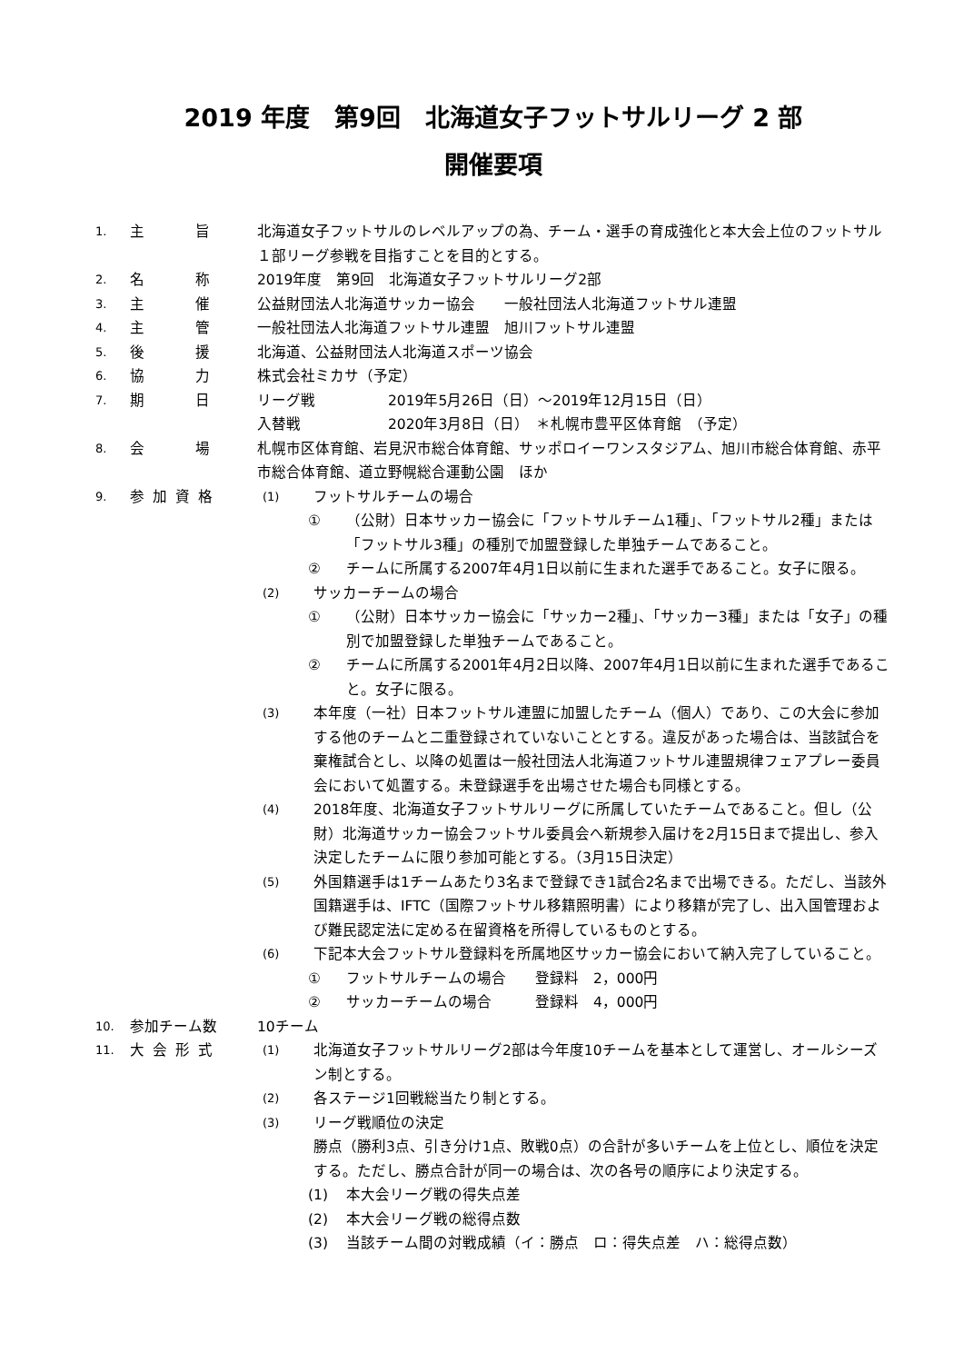2019 年度　第9回　北海道女子フットサルリーグ 2 部
開催要項
1.
主　　　旨 北海道女子フットサルのレベルアップの為、チーム・選手の育成強化と本大会上位のフットサル１部リーグ参戦を目指すことを目的とする。
2.
名　　　称 2019年度　第9回　北海道女子フットサルリーグ2部
3.
主　　　催 公益財団法人北海道サッカー協会　　一般社団法人北海道フットサル連盟
4.
主　　　管 一般社団法人北海道フットサル連盟　旭川フットサル連盟
5.
後　　　援 北海道、公益財団法人北海道スポーツ協会
6.
協　　　力 株式会社ミカサ（予定）
7.
期　　　日 リーグ戦　　　　　2019年5月26日（日）～2019年12月15日（日）
入替戦　　　　　　2020年3月8日（日）　＊札幌市豊平区体育館　（予定）
8.
会　　　場 札幌市区体育館、岩見沢市総合体育館、サッポロイーワンスタジアム、旭川市総合体育館、赤平市総合体育館、道立野幌総合運動公園　ほか
9.
参 加 資 格
(1)
フットサルチームの場合
① （公財）日本サッカー協会に「フットサルチーム1種」、「フットサル2種」または「フットサル3種」の種別で加盟登録した単独チームであること。
② チームに所属する2007年4月1日以前に生まれた選手であること。女子に限る。
(2)
サッカーチームの場合
① （公財）日本サッカー協会に「サッカー2種」、「サッカー3種」または「女子」の種別で加盟登録した単独チームであること。
② チームに所属する2001年4月2日以降、2007年4月1日以前に生まれた選手であること。女子に限る。
(3)
本年度（一社）日本フットサル連盟に加盟したチーム（個人）であり、この大会に参加する他のチームと二重登録されていないこととする。違反があった場合は、当該試合を棄権試合とし、以降の処置は一般社団法人北海道フットサル連盟規律フェアプレー委員会において処置する。未登録選手を出場させた場合も同様とする。
(4)
2018年度、北海道女子フットサルリーグに所属していたチームであること。但し（公財）北海道サッカー協会フットサル委員会へ新規参入届けを2月15日まで提出し、参入決定したチームに限り参加可能とする。（3月15日決定）
(5)
外国籍選手は1チームあたり3名まで登録でき1試合2名まで出場できる。ただし、当該外国籍選手は、IFTC（国際フットサル移籍照明書）により移籍が完了し、出入国管理および難民認定法に定める在留資格を所得しているものとする。
(6)
下記本大会フットサル登録料を所属地区サッカー協会において納入完了していること。
① フットサルチームの場合　　登録料　2，000円
② サッカーチームの場合　　　登録料　4，000円
10.
参加チーム数 10チーム
11.
大 会 形 式
(1)
北海道女子フットサルリーグ2部は今年度10チームを基本として運営し、オールシーズン制とする。
(2)
各ステージ1回戦総当たり制とする。
(3)
リーグ戦順位の決定
勝点（勝利3点、引き分け1点、敗戦0点）の合計が多いチームを上位とし、順位を決定する。ただし、勝点合計が同一の場合は、次の各号の順序により決定する。
(1) 本大会リーグ戦の得失点差
(2) 本大会リーグ戦の総得点数
(3) 当該チーム間の対戦成績（イ：勝点　ロ：得失点差　ハ：総得点数）